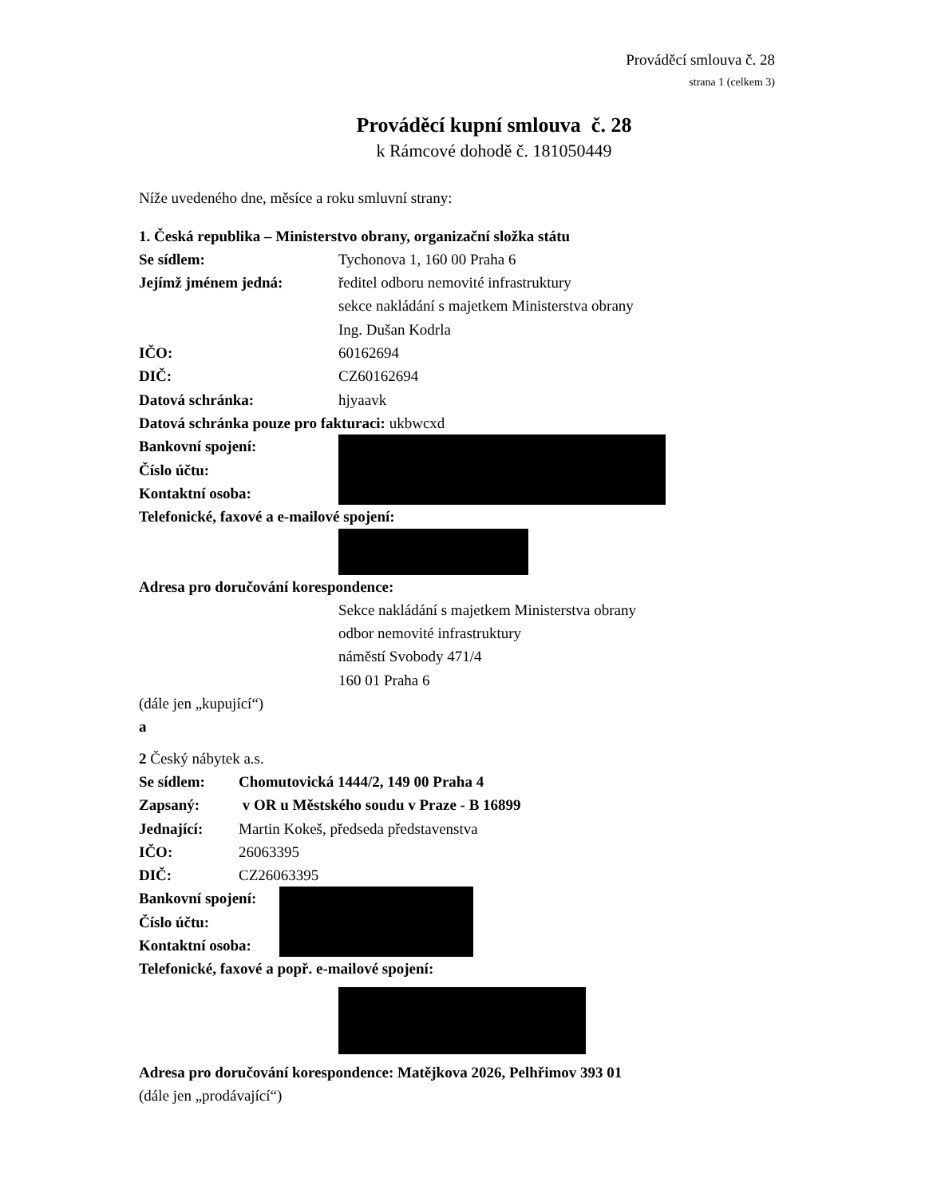Prováděcí smlouva č. 28
strana 1 (celkem 3)
Prováděcí kupní smlouva č. 28
k Rámcové dohodě č. 181050449
Níže uvedeného dne, měsíce a roku smluvní strany:
1. Česká republika – Ministerstvo obrany, organizační složka státu
Se sídlem: Tychonova 1, 160 00 Praha 6
Jejímž jménem jedná: ředitel odboru nemovité infrastruktury
sekce nakládání s majetkem Ministerstva obrany
Ing. Dušan Kodrla
IČO: 60162694
DIČ: CZ60162694
Datová schránka: hjyaavk
Datová schránka pouze pro fakturaci: ukbwcxd
Bankovní spojení:
Číslo účtu:
Kontaktní osoba:
Telefonické, faxové a e-mailové spojení:
Adresa pro doručování korespondence:
Sekce nakládání s majetkem Ministerstva obrany
odbor nemovité infrastruktury
náměstí Svobody 471/4
160 01 Praha 6
(dále jen „kupující“)
a
2 Český nábytek a.s.
Se sídlem: Chomutovická 1444/2, 149 00 Praha 4
Zapsaný: v OR u Městského soudu v Praze - B 16899
Jednající: Martin Kokeš, předseda představenstva
IČO: 26063395
DIČ: CZ26063395
Bankovní spojení:
Číslo účtu:
Kontaktní osoba:
Telefonické, faxové a popř. e-mailové spojení:
Adresa pro doručování korespondence: Matějkova 2026, Pelhřimov 393 01
(dále jen „prodávající“)